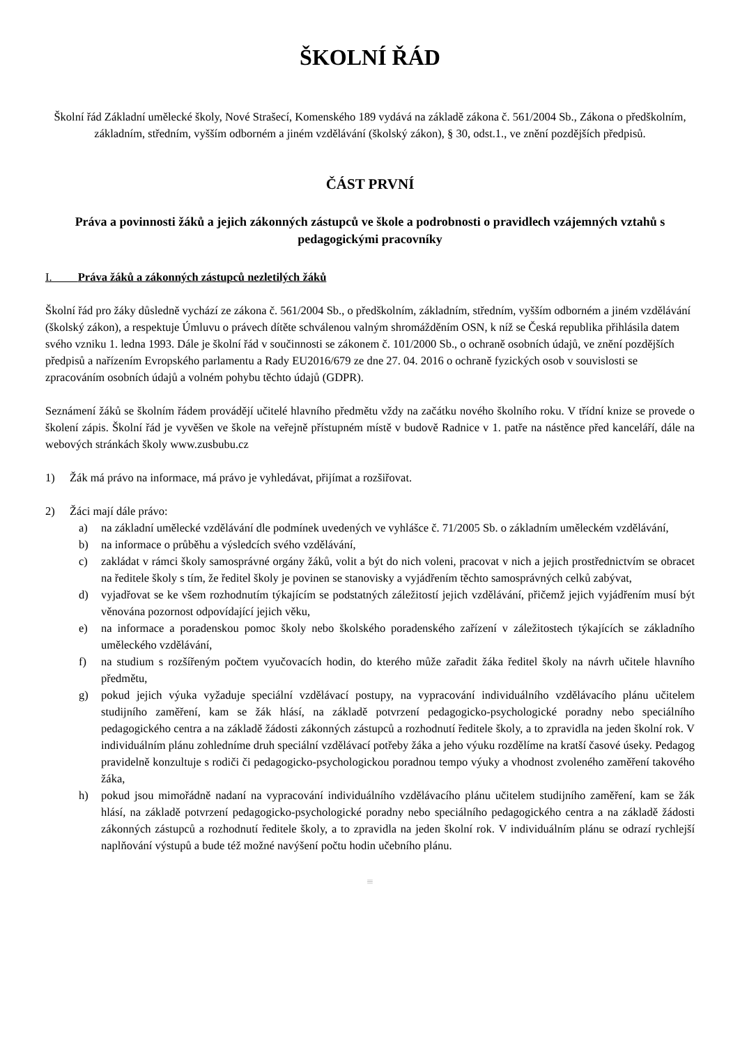ŠKOLNÍ ŘÁD
Školní řád Základní umělecké školy, Nové Strašecí, Komenského 189 vydává na základě zákona č. 561/2004 Sb., Zákona o předškolním, základním, středním, vyšším odborném a jiném vzdělávání (školský zákon), § 30, odst.1., ve znění pozdějších předpisů.
ČÁST PRVNÍ
Práva a povinnosti žáků a jejich zákonných zástupců ve škole a podrobnosti o pravidlech vzájemných vztahů s pedagogickými pracovníky
I. Práva žáků a zákonných zástupců nezletilých žáků
Školní řád pro žáky důsledně vychází ze zákona č. 561/2004 Sb., o předškolním, základním, středním, vyšším odborném a jiném vzdělávání (školský zákon), a respektuje Úmluvu o právech dítěte schválenou valným shromážděním OSN, k níž se Česká republika přihlásila datem svého vzniku 1. ledna 1993. Dále je školní řád v součinnosti se zákonem č. 101/2000 Sb., o ochraně osobních údajů, ve znění pozdějších předpisů a nařízením Evropského parlamentu a Rady EU2016/679 ze dne 27. 04. 2016 o ochraně fyzických osob v souvislosti se zpracováním osobních údajů a volném pohybu těchto údajů (GDPR).
Seznámení žáků se školním řádem provádějí učitelé hlavního předmětu vždy na začátku nového školního roku. V třídní knize se provede o školení zápis. Školní řád je vyvěšen ve škole na veřejně přístupném místě v budově Radnice v 1. patře na nástěnce před kanceláří, dále na webových stránkách školy www.zusbubu.cz
1) Žák má právo na informace, má právo je vyhledávat, přijímat a rozšiřovat.
2) Žáci mají dále právo:
a) na základní umělecké vzdělávání dle podmínek uvedených ve vyhlášce č. 71/2005 Sb. o základním uměleckém vzdělávání,
b) na informace o průběhu a výsledcích svého vzdělávání,
c) zakládat v rámci školy samosprávné orgány žáků, volit a být do nich voleni, pracovat v nich a jejich prostřednictvím se obracet na ředitele školy s tím, že ředitel školy je povinen se stanovisky a vyjádřením těchto samosprávných celků zabývat,
d) vyjadřovat se ke všem rozhodnutím týkajícím se podstatných záležitostí jejich vzdělávání, přičemž jejich vyjádřením musí být věnována pozornost odpovídající jejich věku,
e) na informace a poradenskou pomoc školy nebo školského poradenského zařízení v záležitostech týkajících se základního uměleckého vzdělávání,
f) na studium s rozšířeným počtem vyučovacích hodin, do kterého může zařadit žáka ředitel školy na návrh učitele hlavního předmětu,
g) pokud jejich výuka vyžaduje speciální vzdělávací postupy, na vypracování individuálního vzdělávacího plánu učitelem studijního zaměření, kam se žák hlásí, na základě potvrzení pedagogicko-psychologické poradny nebo speciálního pedagogického centra a na základě žádosti zákonných zástupců a rozhodnutí ředitele školy, a to zpravidla na jeden školní rok. V individuálním plánu zohledníme druh speciální vzdělávací potřeby žáka a jeho výuku rozdělíme na kratší časové úseky. Pedagog pravidelně konzultuje s rodiči či pedagogicko-psychologickou poradnou tempo výuky a vhodnost zvoleného zaměření takového žáka,
h) pokud jsou mimořádně nadaní na vypracování individuálního vzdělávacího plánu učitelem studijního zaměření, kam se žák hlásí, na základě potvrzení pedagogicko-psychologické poradny nebo speciálního pedagogického centra a na základě žádosti zákonných zástupců a rozhodnutí ředitele školy, a to zpravidla na jeden školní rok. V individuálním plánu se odrazí rychlejší naplňování výstupů a bude též možné navýšení počtu hodin učebního plánu.
≡